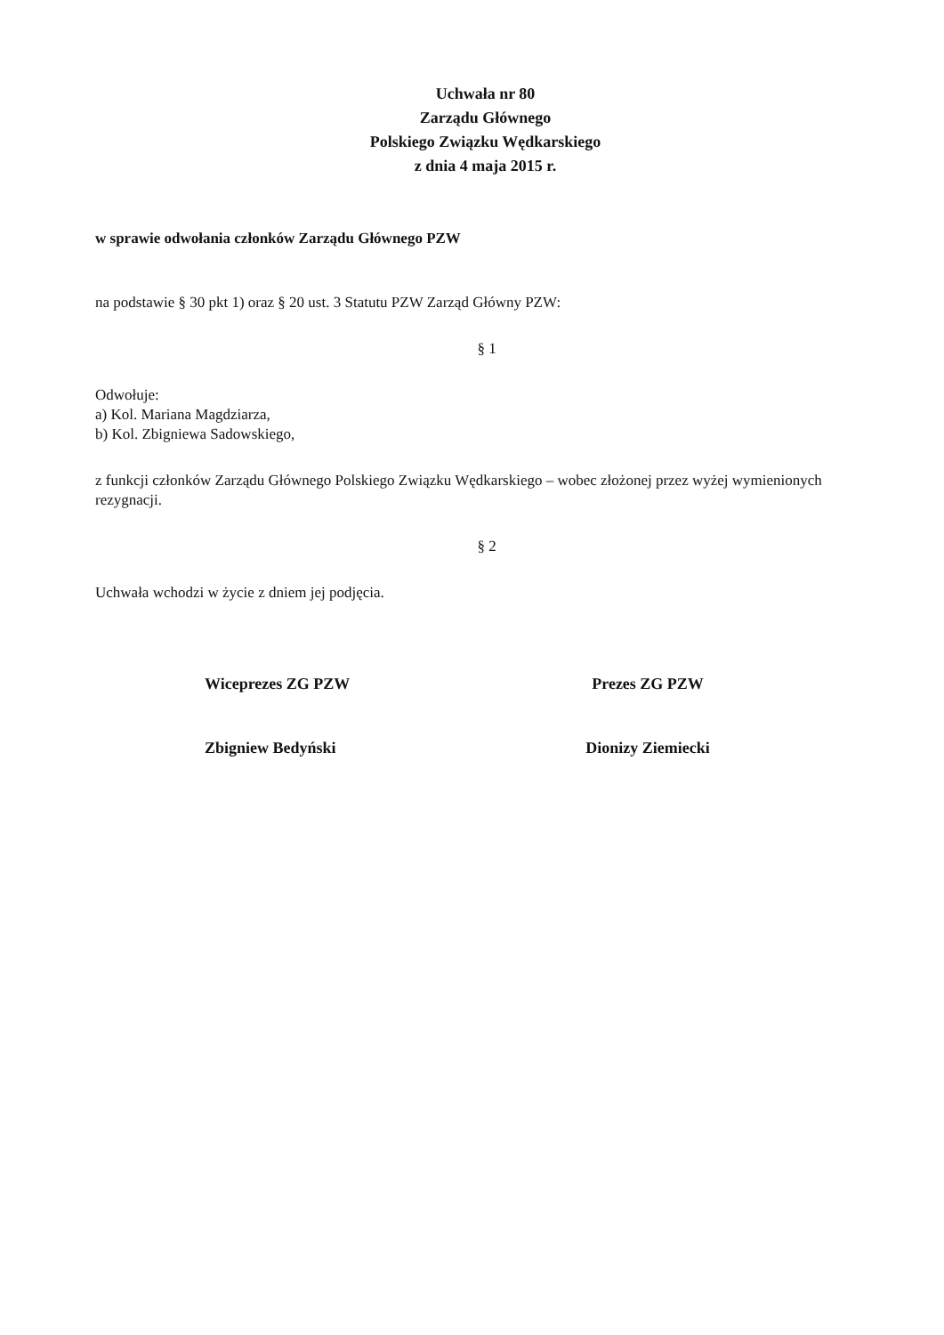Uchwała nr 80
Zarządu Głównego
Polskiego Związku Wędkarskiego
z dnia 4 maja 2015 r.
w sprawie odwołania członków Zarządu Głównego PZW
na podstawie § 30 pkt 1) oraz § 20 ust. 3 Statutu PZW Zarząd Główny PZW:
§ 1
Odwołuje:
a) Kol. Mariana Magdziarza,
b) Kol. Zbigniewa Sadowskiego,
z funkcji członków Zarządu Głównego Polskiego Związku Wędkarskiego – wobec złożonej przez wyżej wymienionych rezygnacji.
§ 2
Uchwała wchodzi w życie z dniem jej podjęcia.
Wiceprezes ZG PZW
Zbigniew Bedyński
Prezes ZG PZW
Dionizy Ziemiecki